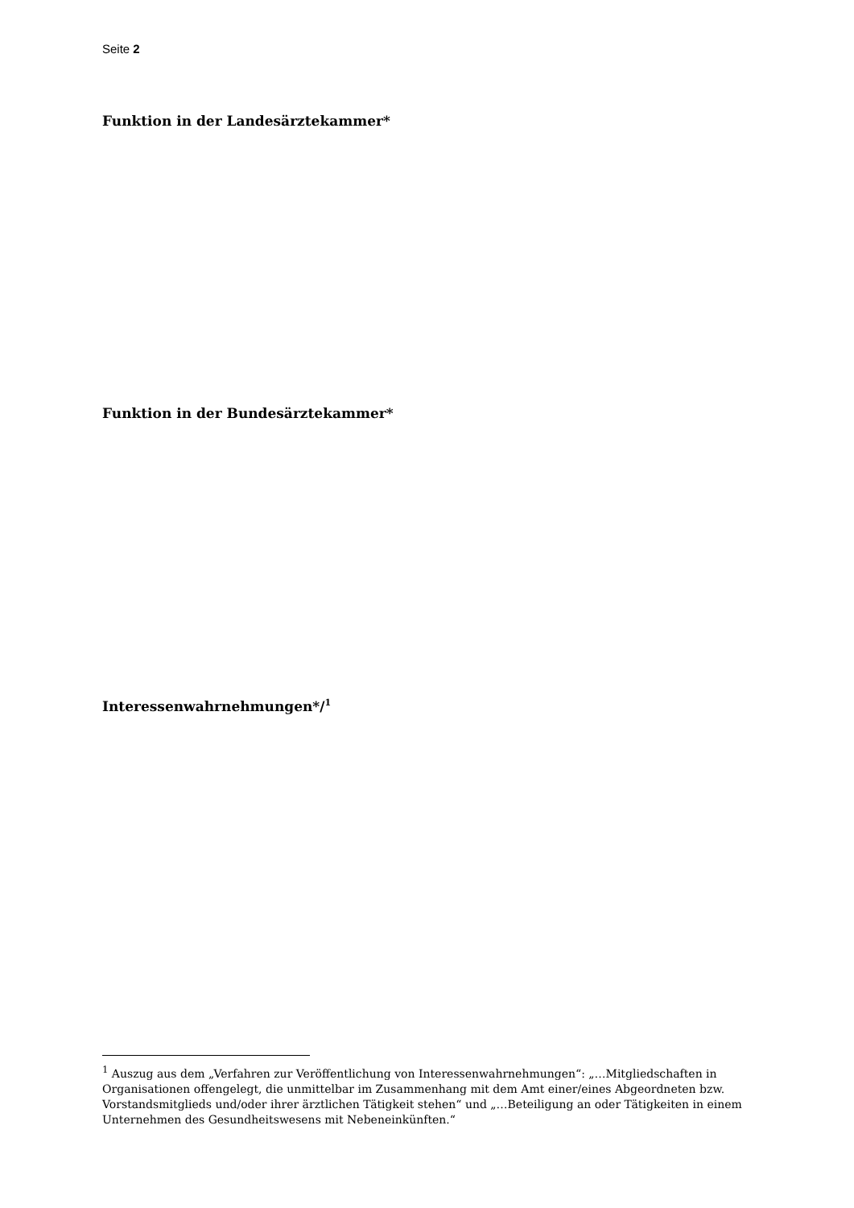Seite 2
Funktion in der Landesärztekammer*
Funktion in der Bundesärztekammer*
Interessenwahrnehmungen*/<sup>1</sup>
<sup>1</sup> Auszug aus dem „Verfahren zur Veröffentlichung von Interessenwahrnehmungen“: „…Mitgliedschaften in Organisationen offengelegt, die unmittelbar im Zusammenhang mit dem Amt einer/eines Abgeordneten bzw. Vorstandsmitglieds und/oder ihrer ärztlichen Tätigkeit stehen“ und „…Beteiligung an oder Tätigkeiten in einem Unternehmen des Gesundheitswesens mit Nebeneinkünften.“